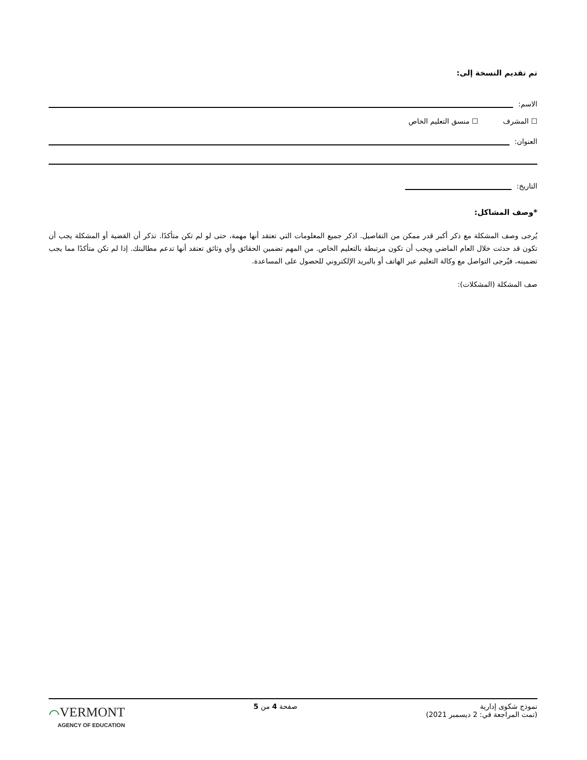تم تقديم النسخة إلى:
الاسم:
☐ المشرف ☐ منسق التعليم الخاص
العنوان:
التاريخ:
*وصف المشاكل:
يُرجى وصف المشكلة مع ذكر أكبر قدر ممكن من التفاصيل. اذكر جميع المعلومات التي تعتقد أنها مهمة، حتى لو لم تكن متأكدًا. تذكر أن القضية أو المشكلة يجب أن تكون قد حدثت خلال العام الماضي ويجب أن تكون مرتبطة بالتعليم الخاص. من المهم تضمين الحقائق وأي وثائق تعتقد أنها تدعم مطالبتك. إذا لم تكن متأكدًا مما يجب تضمينه، فيُرجى التواصل مع وكالة التعليم عبر الهاتف أو بالبريد الإلكتروني للحصول على المساعدة.
صف المشكلة (المشكلات):
نموذج شكوى إدارية
(تمت المراجعة في: 2 ديسمبر 2021)
صفحة 4 من 5
⌒VERMONT
AGENCY OF EDUCATION